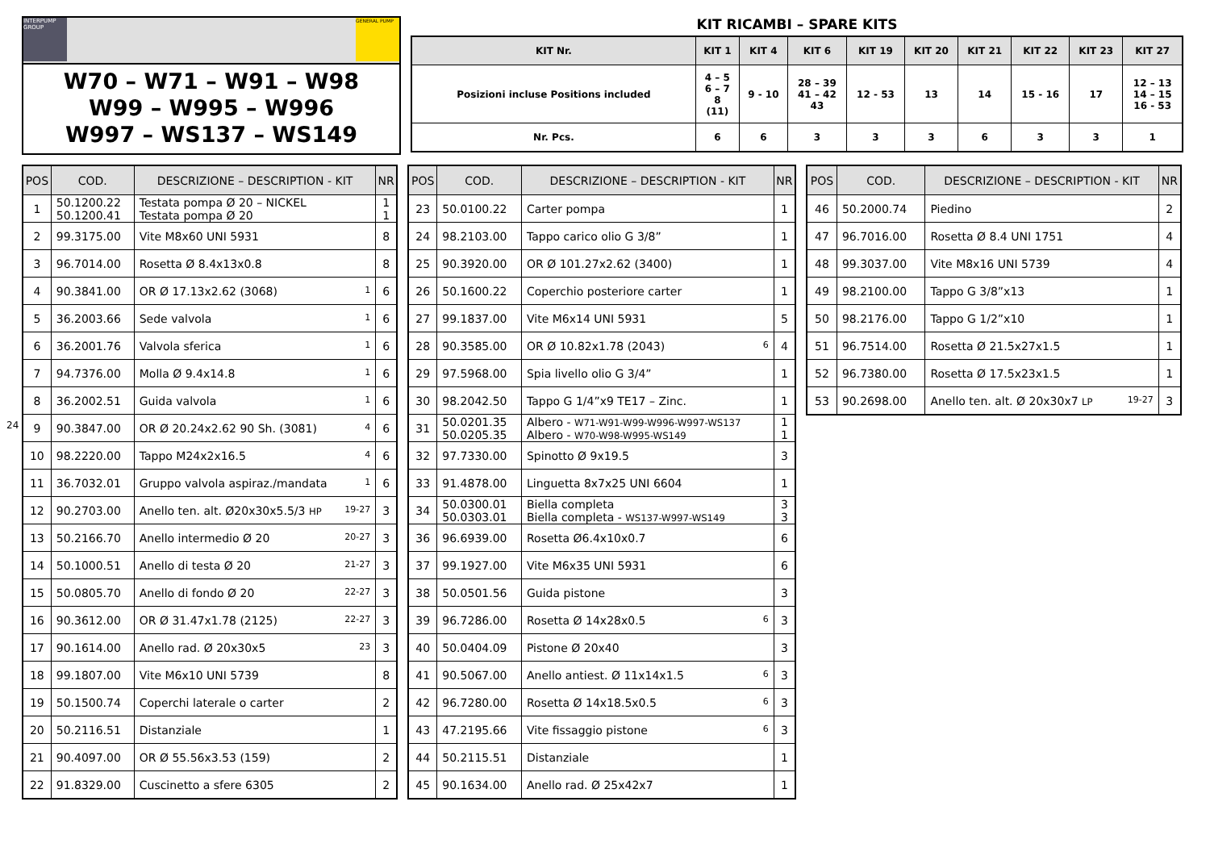24
INTERPUMP GROUP
GENERAL PUMP
W70 – W71 – W91 – W98
W99 – W995 – W996
W997 – WS137 – WS149
KIT RICAMBI – SPARE KITS
| KIT Nr. | KIT 1 | KIT 4 | KIT 6 | KIT 19 | KIT 20 | KIT 21 | KIT 22 | KIT 23 | KIT 27 |
| --- | --- | --- | --- | --- | --- | --- | --- | --- | --- |
| Posizioni incluse Positions included | 4 – 5 6 – 7 8 (11) | 9 - 10 | 28 – 39 41 – 42 43 | 12 - 53 | 13 | 14 | 15 - 16 | 17 | 12 – 13 14 – 15 16 - 53 |
| Nr. Pcs. | 6 | 6 | 3 | 3 | 3 | 6 | 3 | 3 | 1 |
| POS | COD. | DESCRIZIONE – DESCRIPTION - KIT | NR |
| --- | --- | --- | --- |
| 1 | 50.1200.22 50.1200.41 | Testata pompa Ø 20 – NICKEL Testata pompa Ø 20 | 1 1 |
| 2 | 99.3175.00 | Vite M8x60 UNI 5931 | 8 |
| 3 | 96.7014.00 | Rosetta Ø 8.4x13x0.8 | 8 |
| 4 | 90.3841.00 | OR Ø 17.13x2.62 (3068) 1 | 6 |
| 5 | 36.2003.66 | Sede valvola 1 | 6 |
| 6 | 36.2001.76 | Valvola sferica 1 | 6 |
| 7 | 94.7376.00 | Molla Ø 9.4x14.8 1 | 6 |
| 8 | 36.2002.51 | Guida valvola 1 | 6 |
| 9 | 90.3847.00 | OR Ø 20.24x2.62 90 Sh. (3081) 4 | 6 |
| 10 | 98.2220.00 | Tappo M24x2x16.5 4 | 6 |
| 11 | 36.7032.01 | Gruppo valvola aspiraz./mandata 1 | 6 |
| 12 | 90.2703.00 | Anello ten. alt. Ø20x30x5.5/3 HP 19-27 | 3 |
| 13 | 50.2166.70 | Anello intermedio Ø 20 20-27 | 3 |
| 14 | 50.1000.51 | Anello di testa Ø 20 21-27 | 3 |
| 15 | 50.0805.70 | Anello di fondo Ø 20 22-27 | 3 |
| 16 | 90.3612.00 | OR Ø 31.47x1.78 (2125) 22-27 | 3 |
| 17 | 90.1614.00 | Anello rad. Ø 20x30x5 23 | 3 |
| 18 | 99.1807.00 | Vite M6x10 UNI 5739 | 8 |
| 19 | 50.1500.74 | Coperchi laterale o carter | 2 |
| 20 | 50.2116.51 | Distanziale | 1 |
| 21 | 90.4097.00 | OR Ø 55.56x3.53 (159) | 2 |
| 22 | 91.8329.00 | Cuscinetto a sfere 6305 | 2 |
| POS | COD. | DESCRIZIONE – DESCRIPTION - KIT | NR |
| --- | --- | --- | --- |
| 23 | 50.0100.22 | Carter pompa | 1 |
| 24 | 98.2103.00 | Tappo carico olio G 3/8” | 1 |
| 25 | 90.3920.00 | OR Ø 101.27x2.62 (3400) | 1 |
| 26 | 50.1600.22 | Coperchio posteriore carter | 1 |
| 27 | 99.1837.00 | Vite M6x14 UNI 5931 | 5 |
| 28 | 90.3585.00 | OR Ø 10.82x1.78 (2043) 6 | 4 |
| 29 | 97.5968.00 | Spia livello olio G 3/4” | 1 |
| 30 | 98.2042.50 | Tappo G 1/4”x9 TE17 – Zinc. | 1 |
| 31 | 50.0201.35 50.0205.35 | Albero - W71-W91-W99-W996-W997-WS137 Albero - W70-W98-W995-WS149 | 1 1 |
| 32 | 97.7330.00 | Spinotto Ø 9x19.5 | 3 |
| 33 | 91.4878.00 | Linguetta 8x7x25 UNI 6604 | 1 |
| 34 | 50.0300.01 50.0303.01 | Biella completa Biella completa - WS137-W997-WS149 | 3 3 |
| 36 | 96.6939.00 | Rosetta Ø6.4x10x0.7 | 6 |
| 37 | 99.1927.00 | Vite M6x35 UNI 5931 | 6 |
| 38 | 50.0501.56 | Guida pistone | 3 |
| 39 | 96.7286.00 | Rosetta Ø 14x28x0.5 6 | 3 |
| 40 | 50.0404.09 | Pistone Ø 20x40 | 3 |
| 41 | 90.5067.00 | Anello antiest. Ø 11x14x1.5 6 | 3 |
| 42 | 96.7280.00 | Rosetta Ø 14x18.5x0.5 6 | 3 |
| 43 | 47.2195.66 | Vite fissaggio pistone 6 | 3 |
| 44 | 50.2115.51 | Distanziale | 1 |
| 45 | 90.1634.00 | Anello rad. Ø 25x42x7 | 1 |
| POS | COD. | DESCRIZIONE – DESCRIPTION - KIT | NR |
| --- | --- | --- | --- |
| 46 | 50.2000.74 | Piedino | 2 |
| 47 | 96.7016.00 | Rosetta Ø 8.4 UNI 1751 | 4 |
| 48 | 99.3037.00 | Vite M8x16 UNI 5739 | 4 |
| 49 | 98.2100.00 | Tappo G 3/8”x13 | 1 |
| 50 | 98.2176.00 | Tappo G 1/2”x10 | 1 |
| 51 | 96.7514.00 | Rosetta Ø 21.5x27x1.5 | 1 |
| 52 | 96.7380.00 | Rosetta Ø 17.5x23x1.5 | 1 |
| 53 | 90.2698.00 | Anello ten. alt. Ø 20x30x7 LP 19-27 | 3 |